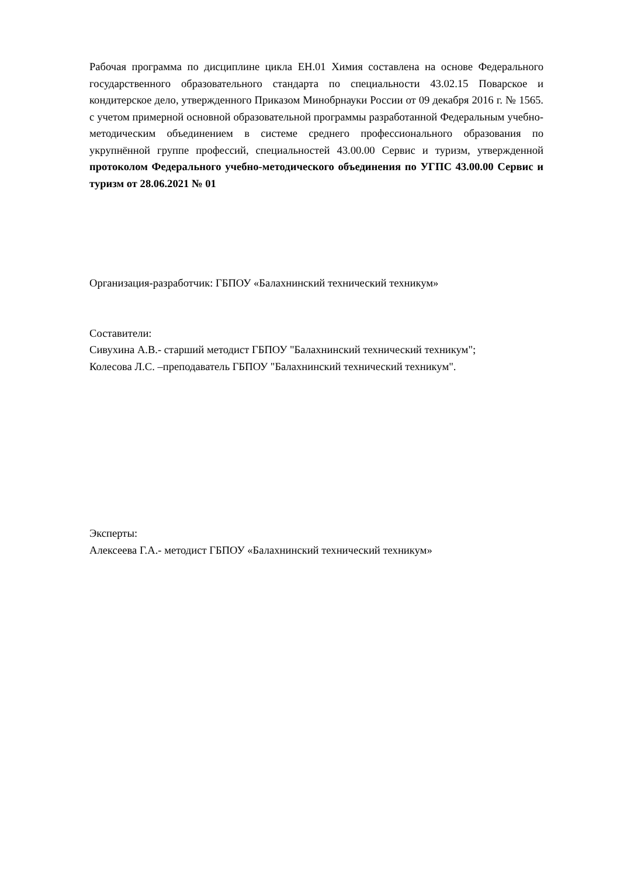Рабочая программа по дисциплине цикла ЕН.01 Химия составлена на основе Федерального государственного образовательного стандарта по специальности 43.02.15 Поварское и кондитерское дело, утвержденного Приказом Минобрнауки России от 09 декабря 2016 г. № 1565. с учетом примерной основной образовательной программы разработанной Федеральным учебно-методическим объединением в системе среднего профессионального образования по укрупнённой группе профессий, специальностей 43.00.00 Сервис и туризм, утвержденной протоколом Федерального учебно-методического объединения по УГПС 43.00.00 Сервис и туризм от 28.06.2021 № 01
Организация-разработчик: ГБПОУ «Балахнинский технический техникум»
Составители:
Сивухина А.В.- старший методист ГБПОУ "Балахнинский технический техникум";
Колесова Л.С. –преподаватель ГБПОУ "Балахнинский технический техникум".
Эксперты:
Алексеева Г.А.- методист ГБПОУ «Балахнинский технический техникум»